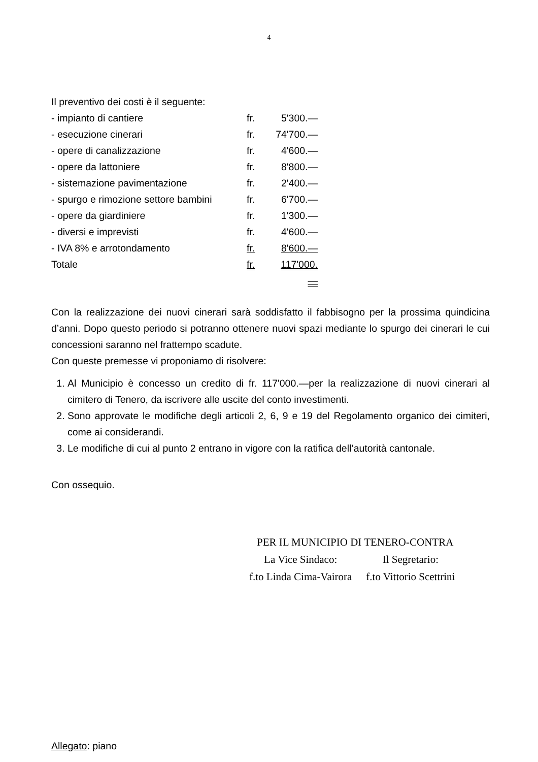4
Il preventivo dei costi è il seguente:
| - impianto di cantiere | fr. | 5'300.— |
| - esecuzione cinerari | fr. | 74'700.— |
| - opere di canalizzazione | fr. | 4'600.— |
| - opere da lattoniere | fr. | 8'800.— |
| - sistemazione pavimentazione | fr. | 2'400.— |
| - spurgo e rimozione settore bambini | fr. | 6'700.— |
| - opere da giardiniere | fr. | 1'300.— |
| - diversi e imprevisti | fr. | 4'600.— |
| - IVA 8% e arrotondamento | fr. | 8'600.— |
| Totale | fr. | 117'000.— |
Con la realizzazione dei nuovi cinerari sarà soddisfatto il fabbisogno per la prossima quindicina d’anni. Dopo questo periodo si potranno ottenere nuovi spazi mediante lo spurgo dei cinerari le cui concessioni saranno nel frattempo scadute.
Con queste premesse vi proponiamo di risolvere:
1. Al Municipio è concesso un credito di fr. 117'000.—per la realizzazione di nuovi cinerari al cimitero di Tenero, da iscrivere alle uscite del conto investimenti.
2. Sono approvate le modifiche degli articoli 2, 6, 9 e 19 del Regolamento organico dei cimiteri, come ai considerandi.
3. Le modifiche di cui al punto 2 entrano in vigore con la ratifica dell’autorità cantonale.
Con ossequio.
PER IL MUNICIPIO DI TENERO-CONTRA
| La Vice Sindaco: | Il Segretario: |
| f.to Linda Cima-Vairora | f.to Vittorio Scettrini |
Allegato: piano